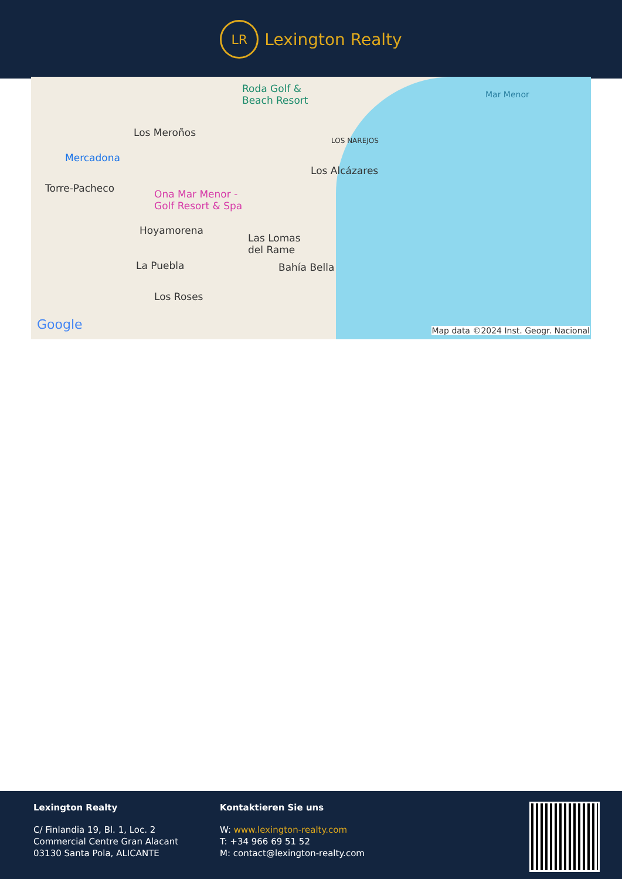LR
Lexington Realty
Roda Golf &
Beach Resort
Mar Menor
Los Meroños
LOS NAREJOS
Mercadona
Los Alcázares
Torre-Pacheco Ona Mar Menor -
Golf Resort & Spa
Hoyamorena
Las Lomas
del Rame
La Puebla Bahía Bella
Los Roses
Google Map data ©2024 Inst. Geogr. Nacional
Lexington Realty
C/ Finlandia 19, Bl. 1, Loc. 2
Commercial Centre Gran Alacant
03130 Santa Pola, ALICANTE
Kontaktieren Sie uns
W: www.lexington-realty.com
T: +34 966 69 51 52
M: contact@lexington-realty.com